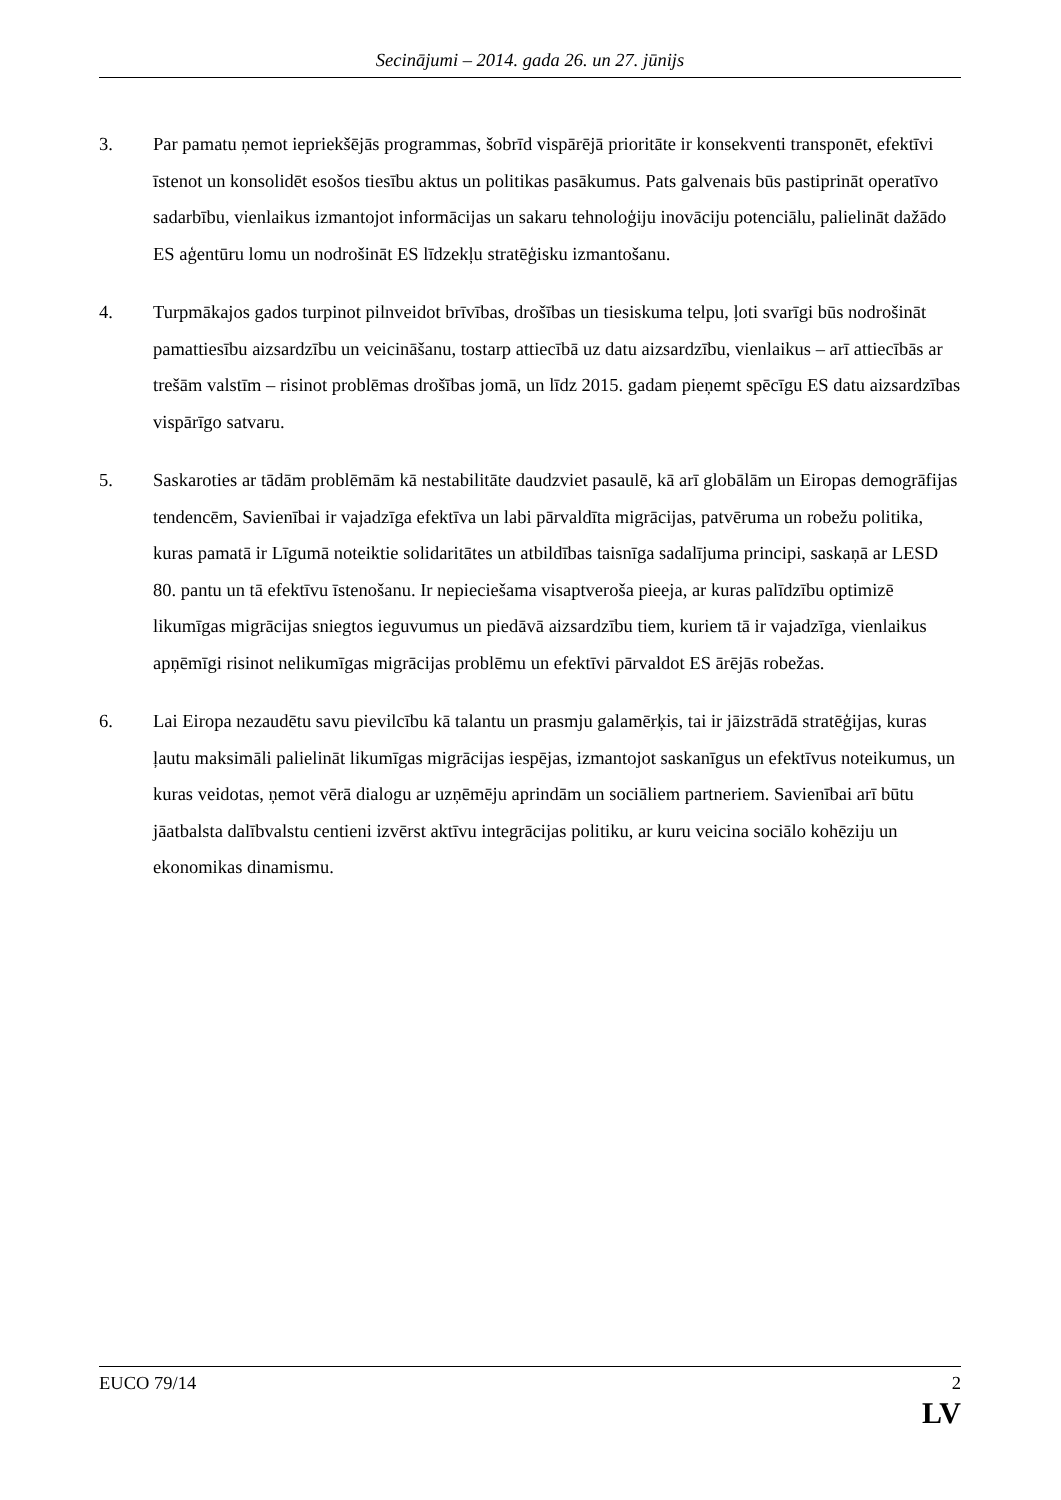Secinājumi – 2014. gada 26. un 27. jūnijs
3. Par pamatu ņemot iepriekšējās programmas, šobrīd vispārējā prioritāte ir konsekventi transponēt, efektīvi īstenot un konsolidēt esošos tiesību aktus un politikas pasākumus. Pats galvenais būs pastiprināt operatīvo sadarbību, vienlaikus izmantojot informācijas un sakaru tehnoloģiju inovāciju potenciālu, palielināt dažādo ES aģentūru lomu un nodrošināt ES līdzekļu stratēģisku izmantošanu.
4. Turpmākajos gados turpinot pilnveidot brīvības, drošības un tiesiskuma telpu, ļoti svarīgi būs nodrošināt pamattiesību aizsardzību un veicināšanu, tostarp attiecībā uz datu aizsardzību, vienlaikus – arī attiecībās ar trešām valstīm – risinot problēmas drošības jomā, un līdz 2015. gadam pieņemt spēcīgu ES datu aizsardzības vispārīgo satvaru.
5. Saskaroties ar tādām problēmām kā nestabilitāte daudzviet pasaulē, kā arī globālām un Eiropas demogrāfijas tendencēm, Savienībai ir vajadzīga efektīva un labi pārvaldīta migrācijas, patvēruma un robežu politika, kuras pamatā ir Līgumā noteiktie solidaritātes un atbildības taisnīga sadalījuma principi, saskaņā ar LESD 80. pantu un tā efektīvu īstenošanu. Ir nepieciešama visaptveroša pieeja, ar kuras palīdzību optimizē likumīgas migrācijas sniegtos ieguvumus un piedāvā aizsardzību tiem, kuriem tā ir vajadzīga, vienlaikus apņēmīgi risinot nelikumīgas migrācijas problēmu un efektīvi pārvaldot ES ārējās robežas.
6. Lai Eiropa nezaudētu savu pievilcību kā talantu un prasmju galamērķis, tai ir jāizstrādā stratēģijas, kuras ļautu maksimāli palielināt likumīgas migrācijas iespējas, izmantojot saskanīgus un efektīvus noteikumus, un kuras veidotas, ņemot vērā dialogu ar uzņēmēju aprindām un sociāliem partneriem. Savienībai arī būtu jāatbalsta dalībvalstu centieni izvērst aktīvu integrācijas politiku, ar kuru veicina sociālo kohēziju un ekonomikas dinamismu.
EUCO 79/14 2
LV